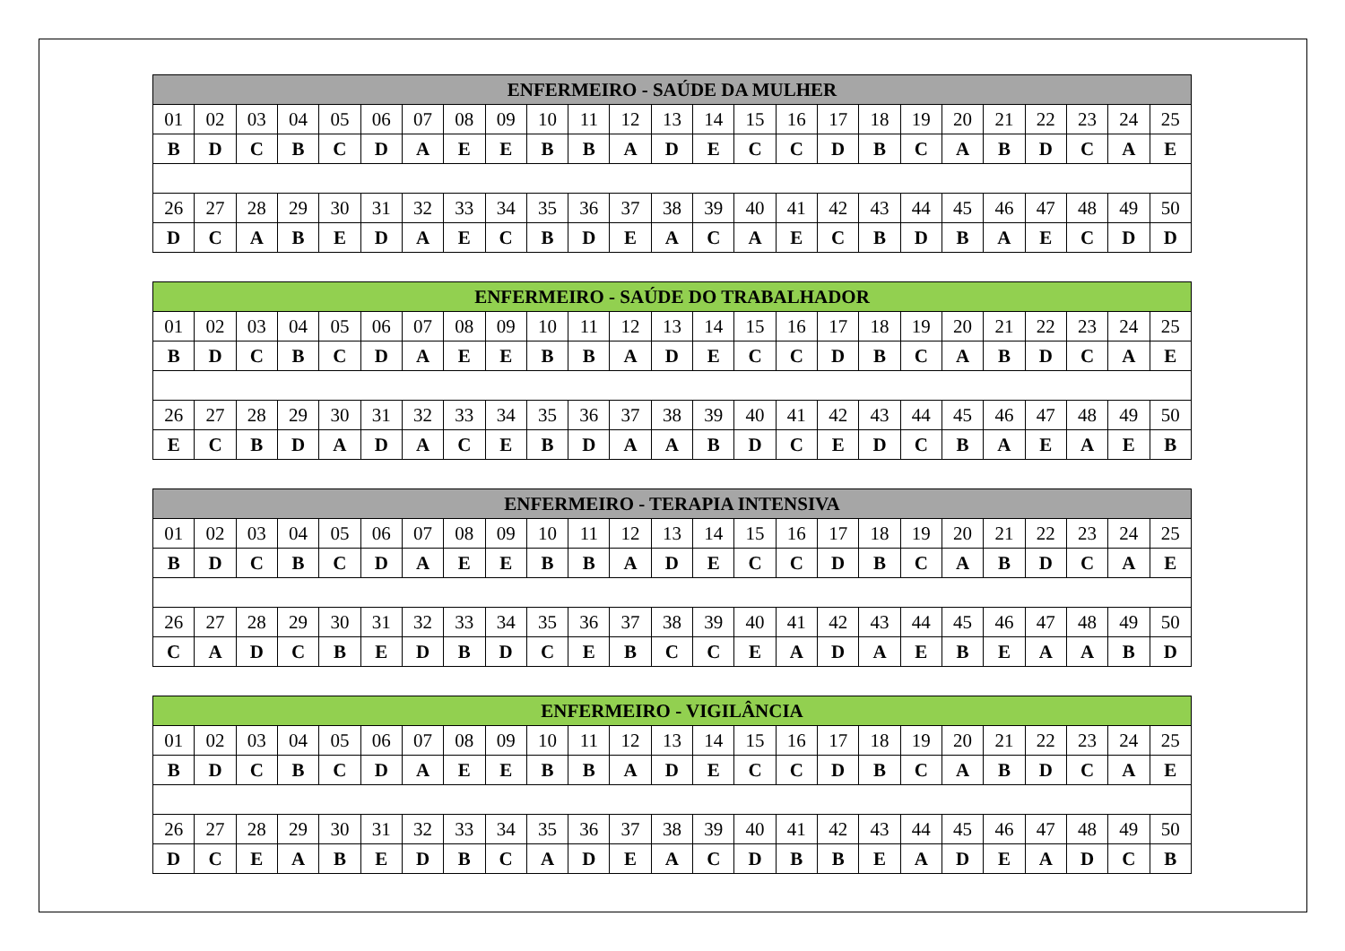| ENFERMEIRO - SAÚDE DA MULHER | | | | | | | | | | | | | | | | | | | | | | | | |
| --- | --- | --- | --- | --- | --- | --- | --- | --- | --- | --- | --- | --- | --- | --- | --- | --- | --- | --- | --- | --- | --- | --- | --- | --- |
| 01 | 02 | 03 | 04 | 05 | 06 | 07 | 08 | 09 | 10 | 11 | 12 | 13 | 14 | 15 | 16 | 17 | 18 | 19 | 20 | 21 | 22 | 23 | 24 | 25 |
| B | D | C | B | C | D | A | E | E | B | B | A | D | E | C | C | D | B | C | A | B | D | C | A | E |
| 26 | 27 | 28 | 29 | 30 | 31 | 32 | 33 | 34 | 35 | 36 | 37 | 38 | 39 | 40 | 41 | 42 | 43 | 44 | 45 | 46 | 47 | 48 | 49 | 50 |
| D | C | A | B | E | D | A | E | C | B | D | E | A | C | A | E | C | B | D | B | A | E | C | D | D |
| ENFERMEIRO - SAÚDE DO TRABALHADOR | | | | | | | | | | | | | | | | | | | | | | | | |
| --- | --- | --- | --- | --- | --- | --- | --- | --- | --- | --- | --- | --- | --- | --- | --- | --- | --- | --- | --- | --- | --- | --- | --- | --- |
| 01 | 02 | 03 | 04 | 05 | 06 | 07 | 08 | 09 | 10 | 11 | 12 | 13 | 14 | 15 | 16 | 17 | 18 | 19 | 20 | 21 | 22 | 23 | 24 | 25 |
| B | D | C | B | C | D | A | E | E | B | B | A | D | E | C | C | D | B | C | A | B | D | C | A | E |
| 26 | 27 | 28 | 29 | 30 | 31 | 32 | 33 | 34 | 35 | 36 | 37 | 38 | 39 | 40 | 41 | 42 | 43 | 44 | 45 | 46 | 47 | 48 | 49 | 50 |
| E | C | B | D | A | D | A | C | E | B | D | A | A | B | D | C | E | D | C | B | A | E | A | E | B |
| ENFERMEIRO - TERAPIA INTENSIVA | | | | | | | | | | | | | | | | | | | | | | | | |
| --- | --- | --- | --- | --- | --- | --- | --- | --- | --- | --- | --- | --- | --- | --- | --- | --- | --- | --- | --- | --- | --- | --- | --- | --- |
| 01 | 02 | 03 | 04 | 05 | 06 | 07 | 08 | 09 | 10 | 11 | 12 | 13 | 14 | 15 | 16 | 17 | 18 | 19 | 20 | 21 | 22 | 23 | 24 | 25 |
| B | D | C | B | C | D | A | E | E | B | B | A | D | E | C | C | D | B | C | A | B | D | C | A | E |
| 26 | 27 | 28 | 29 | 30 | 31 | 32 | 33 | 34 | 35 | 36 | 37 | 38 | 39 | 40 | 41 | 42 | 43 | 44 | 45 | 46 | 47 | 48 | 49 | 50 |
| C | A | D | C | B | E | D | B | D | C | E | B | C | C | E | A | D | A | E | B | E | A | A | B | D |
| ENFERMEIRO - VIGILÂNCIA | | | | | | | | | | | | | | | | | | | | | | | | |
| --- | --- | --- | --- | --- | --- | --- | --- | --- | --- | --- | --- | --- | --- | --- | --- | --- | --- | --- | --- | --- | --- | --- | --- | --- |
| 01 | 02 | 03 | 04 | 05 | 06 | 07 | 08 | 09 | 10 | 11 | 12 | 13 | 14 | 15 | 16 | 17 | 18 | 19 | 20 | 21 | 22 | 23 | 24 | 25 |
| B | D | C | B | C | D | A | E | E | B | B | A | D | E | C | C | D | B | C | A | B | D | C | A | E |
| 26 | 27 | 28 | 29 | 30 | 31 | 32 | 33 | 34 | 35 | 36 | 37 | 38 | 39 | 40 | 41 | 42 | 43 | 44 | 45 | 46 | 47 | 48 | 49 | 50 |
| D | C | E | A | B | E | D | B | C | A | D | E | A | C | D | B | B | E | A | D | E | A | D | C | B |